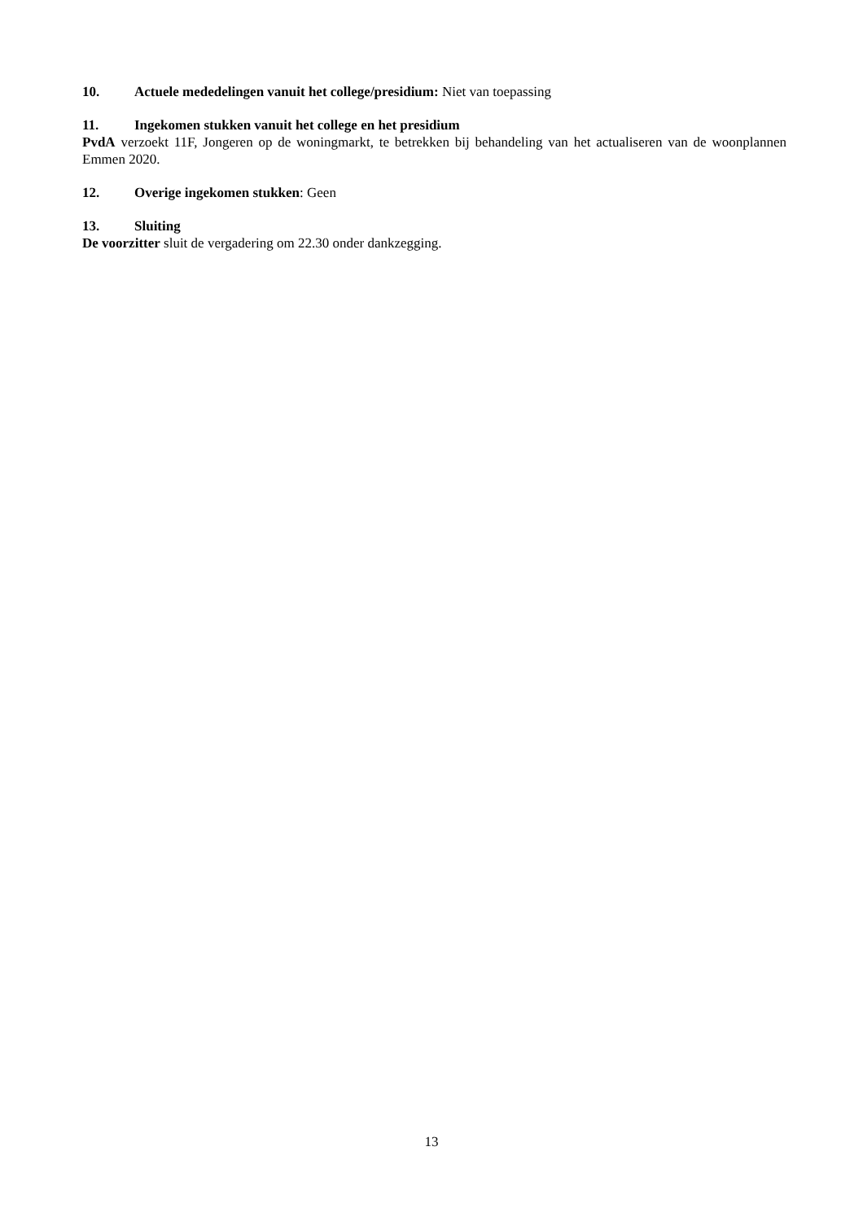10. Actuele mededelingen vanuit het college/presidium: Niet van toepassing
11. Ingekomen stukken vanuit het college en het presidium
PvdA verzoekt 11F, Jongeren op de woningmarkt, te betrekken bij behandeling van het actualiseren van de woonplannen Emmen 2020.
12. Overige ingekomen stukken: Geen
13. Sluiting
De voorzitter sluit de vergadering om 22.30 onder dankzegging.
13